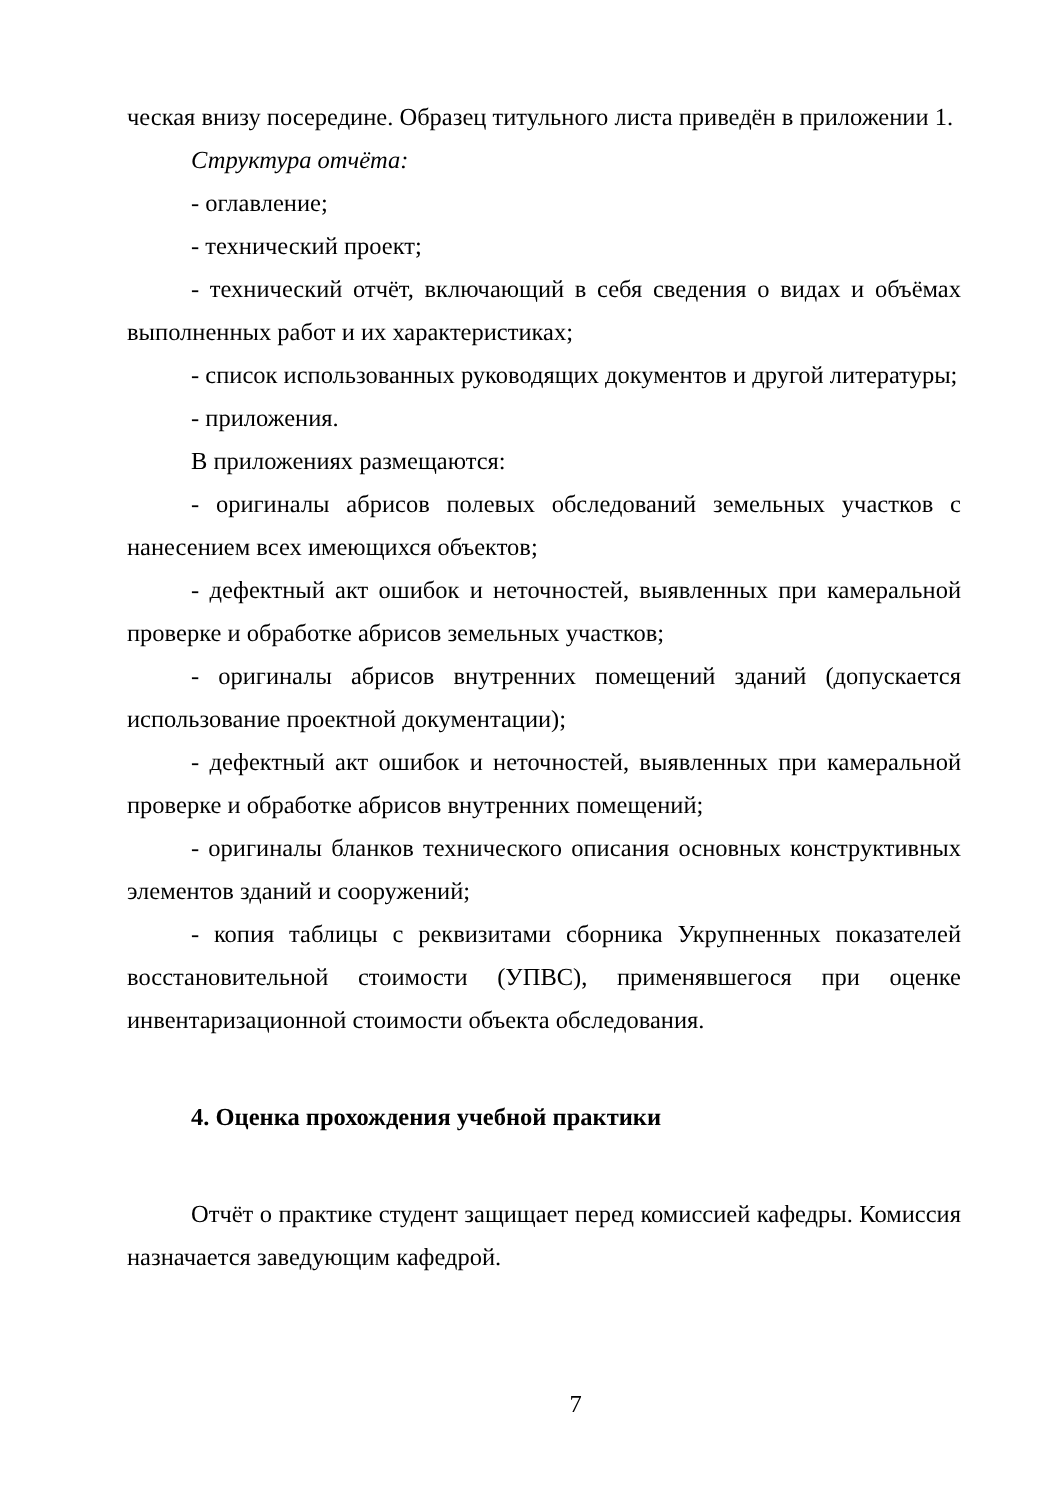ческая внизу посередине. Образец титульного листа приведён в приложении 1.
Структура отчёта:
- оглавление;
- технический проект;
- технический отчёт, включающий в себя сведения о видах и объёмах выполненных работ и их характеристиках;
- список использованных руководящих документов и другой литературы;
- приложения.
В приложениях размещаются:
- оригиналы абрисов полевых обследований земельных участков с нанесением всех имеющихся объектов;
- дефектный акт ошибок и неточностей, выявленных при камеральной проверке и обработке абрисов земельных участков;
- оригиналы абрисов внутренних помещений зданий (допускается использование проектной документации);
- дефектный акт ошибок и неточностей, выявленных при камеральной проверке и обработке абрисов внутренних помещений;
- оригиналы бланков технического описания основных конструктивных элементов зданий и сооружений;
- копия таблицы с реквизитами сборника Укрупненных показателей восстановительной стоимости (УПВС), применявшегося при оценке инвентаризационной стоимости объекта обследования.
4. Оценка прохождения учебной практики
Отчёт о практике студент защищает перед комиссией кафедры. Комиссия назначается заведующим кафедрой.
7